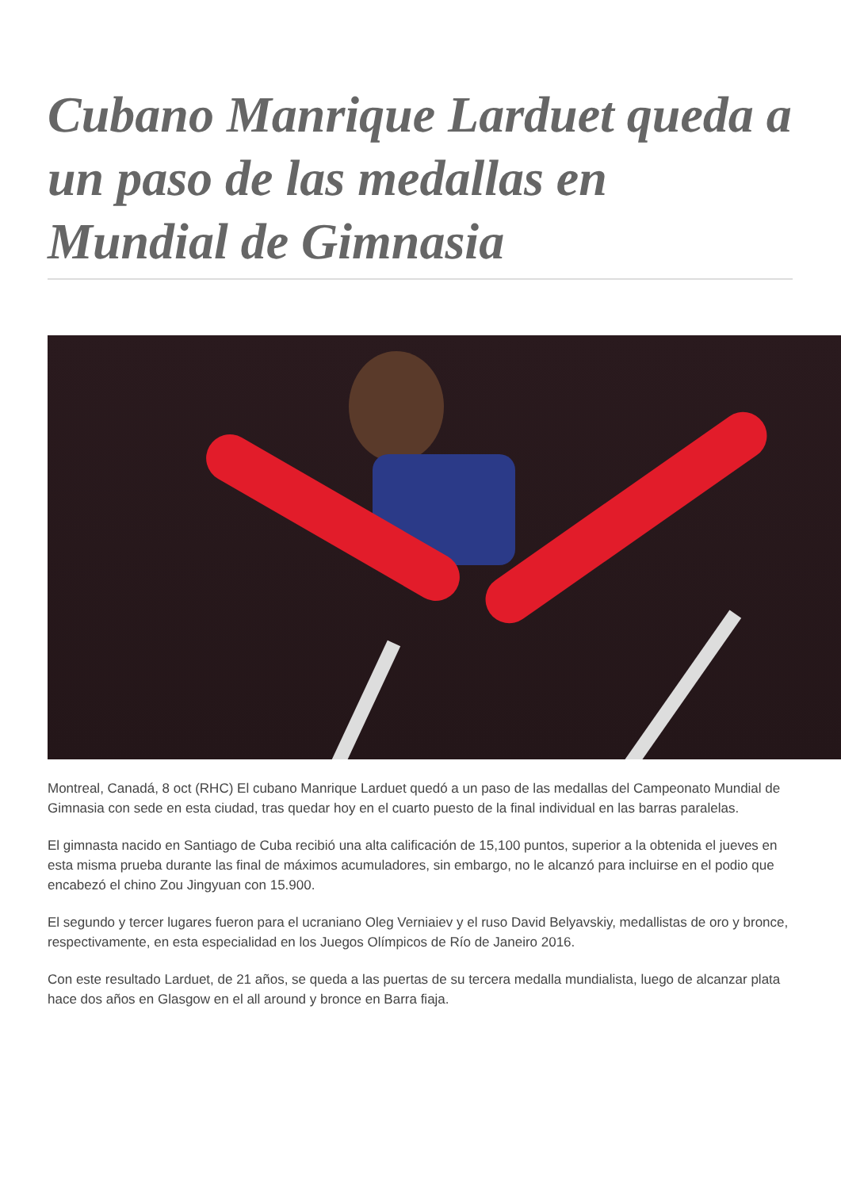Cubano Manrique Larduet queda a un paso de las medallas en Mundial de Gimnasia
Montreal, Canadá, 8 oct (RHC) El cubano Manrique Larduet quedó a un paso de las medallas del Campeonato Mundial de Gimnasia con sede en esta ciudad, tras quedar hoy en el cuarto puesto de la final individual en las barras paralelas.
El gimnasta nacido en Santiago de Cuba recibió una alta calificación de 15,100 puntos, superior a la obtenida el jueves en esta misma prueba durante las final de máximos acumuladores, sin embargo, no le alcanzó para incluirse en el podio que encabezó el chino Zou Jingyuan con 15.900.
El segundo y tercer lugares fueron para el ucraniano Oleg Verniaiev y el ruso David Belyavskiy, medallistas de oro y bronce, respectivamente, en esta especialidad en los Juegos Olímpicos de Río de Janeiro 2016.
Con este resultado Larduet, de 21 años, se queda a las puertas de su tercera medalla mundialista, luego de alcanzar plata hace dos años en Glasgow en el all around y bronce en Barra fiaja.